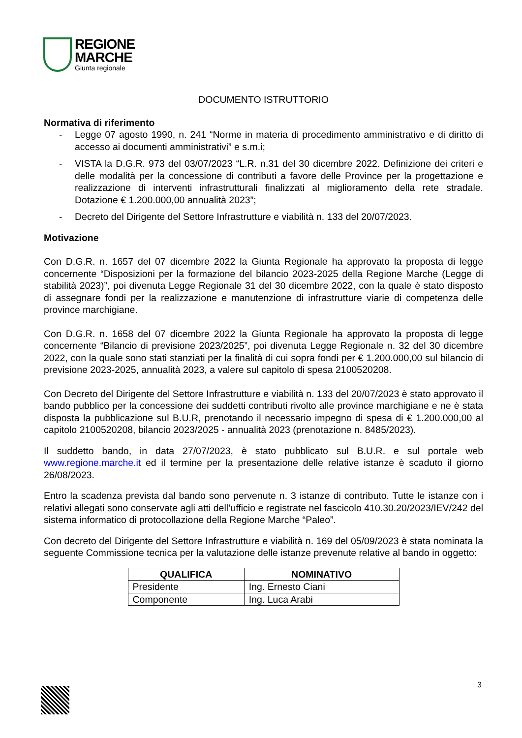REGIONE
MARCHE
Giunta regionale
DOCUMENTO ISTRUTTORIO
Normativa di riferimento
- Legge 07 agosto 1990, n. 241 “Norme in materia di procedimento amministrativo e di diritto di accesso ai documenti amministrativi” e s.m.i;
- VISTA la D.G.R. 973 del 03/07/2023 “L.R. n.31 del 30 dicembre 2022. Definizione dei criteri e delle modalità per la concessione di contributi a favore delle Province per la progettazione e realizzazione di interventi infrastrutturali finalizzati al miglioramento della rete stradale. Dotazione € 1.200.000,00 annualità 2023”;
- Decreto del Dirigente del Settore Infrastrutture e viabilità n. 133 del 20/07/2023.
Motivazione
Con D.G.R. n. 1657 del 07 dicembre 2022 la Giunta Regionale ha approvato la proposta di legge concernente “Disposizioni per la formazione del bilancio 2023-2025 della Regione Marche (Legge di stabilità 2023)”, poi divenuta Legge Regionale 31 del 30 dicembre 2022, con la quale è stato disposto di assegnare fondi per la realizzazione e manutenzione di infrastrutture viarie di competenza delle province marchigiane.
Con D.G.R. n. 1658 del 07 dicembre 2022 la Giunta Regionale ha approvato la proposta di legge concernente “Bilancio di previsione 2023/2025”, poi divenuta Legge Regionale n. 32 del 30 dicembre 2022, con la quale sono stati stanziati per la finalità di cui sopra fondi per € 1.200.000,00 sul bilancio di previsione 2023-2025, annualità 2023, a valere sul capitolo di spesa 2100520208.
Con Decreto del Dirigente del Settore Infrastrutture e viabilità n. 133 del 20/07/2023 è stato approvato il bando pubblico per la concessione dei suddetti contributi rivolto alle province marchigiane e ne è stata disposta la pubblicazione sul B.U.R, prenotando il necessario impegno di spesa di € 1.200.000,00 al capitolo 2100520208, bilancio 2023/2025 - annualità 2023 (prenotazione n. 8485/2023).
Il suddetto bando, in data 27/07/2023, è stato pubblicato sul B.U.R. e sul portale web www.regione.marche.it ed il termine per la presentazione delle relative istanze è scaduto il giorno 26/08/2023.
Entro la scadenza prevista dal bando sono pervenute n. 3 istanze di contributo. Tutte le istanze con i relativi allegati sono conservate agli atti dell’ufficio e registrate nel fascicolo 410.30.20/2023/IEV/242 del sistema informatico di protocollazione della Regione Marche “Paleo”.
Con decreto del Dirigente del Settore Infrastrutture e viabilità n. 169 del 05/09/2023 è stata nominata la seguente Commissione tecnica per la valutazione delle istanze prevenute relative al bando in oggetto:
| QUALIFICA | NOMINATIVO |
| --- | --- |
| Presidente | Ing. Ernesto Ciani |
| Componente | Ing. Luca Arabi |
3